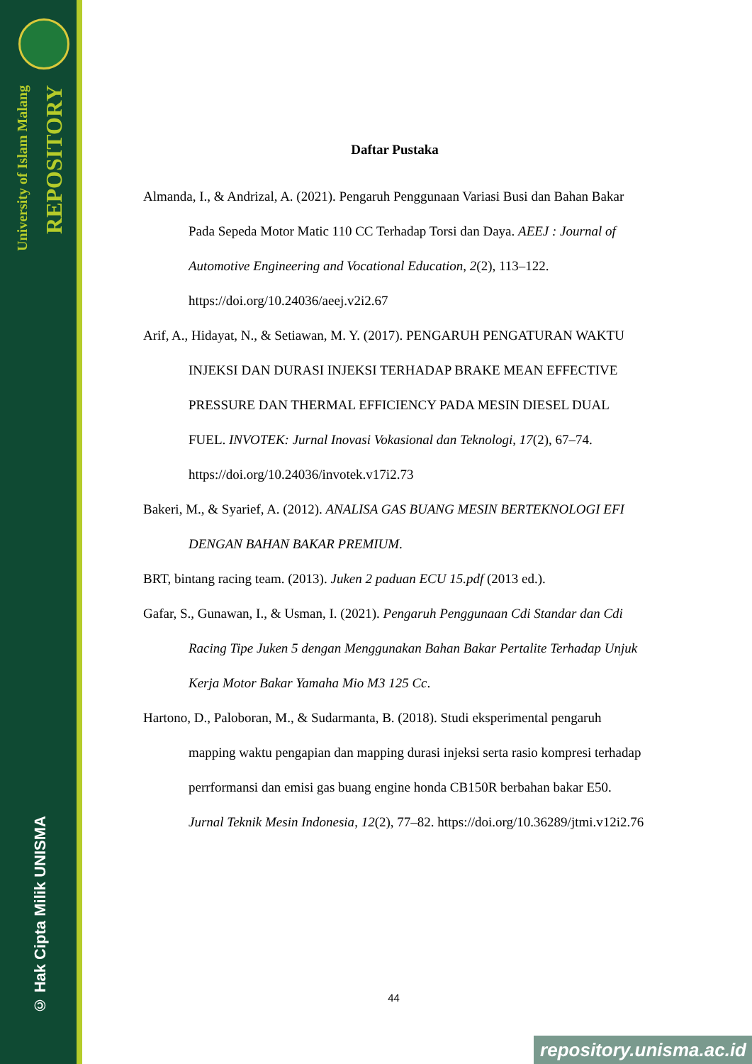University of Islam Malang
REPOSITORY
© Hak Cipta Milik UNISMA
Daftar Pustaka
Almanda, I., & Andrizal, A. (2021). Pengaruh Penggunaan Variasi Busi dan Bahan Bakar Pada Sepeda Motor Matic 110 CC Terhadap Torsi dan Daya. AEEJ : Journal of Automotive Engineering and Vocational Education, 2(2), 113–122. https://doi.org/10.24036/aeej.v2i2.67
Arif, A., Hidayat, N., & Setiawan, M. Y. (2017). PENGARUH PENGATURAN WAKTU INJEKSI DAN DURASI INJEKSI TERHADAP BRAKE MEAN EFFECTIVE PRESSURE DAN THERMAL EFFICIENCY PADA MESIN DIESEL DUAL FUEL. INVOTEK: Jurnal Inovasi Vokasional dan Teknologi, 17(2), 67–74. https://doi.org/10.24036/invotek.v17i2.73
Bakeri, M., & Syarief, A. (2012). ANALISA GAS BUANG MESIN BERTEKNOLOGI EFI DENGAN BAHAN BAKAR PREMIUM.
BRT, bintang racing team. (2013). Juken 2 paduan ECU 15.pdf (2013 ed.).
Gafar, S., Gunawan, I., & Usman, I. (2021). Pengaruh Penggunaan Cdi Standar dan Cdi Racing Tipe Juken 5 dengan Menggunakan Bahan Bakar Pertalite Terhadap Unjuk Kerja Motor Bakar Yamaha Mio M3 125 Cc.
Hartono, D., Paloboran, M., & Sudarmanta, B. (2018). Studi eksperimental pengaruh mapping waktu pengapian dan mapping durasi injeksi serta rasio kompresi terhadap perrformansi dan emisi gas buang engine honda CB150R berbahan bakar E50. Jurnal Teknik Mesin Indonesia, 12(2), 77–82. https://doi.org/10.36289/jtmi.v12i2.76
44
repository.unisma.ac.id